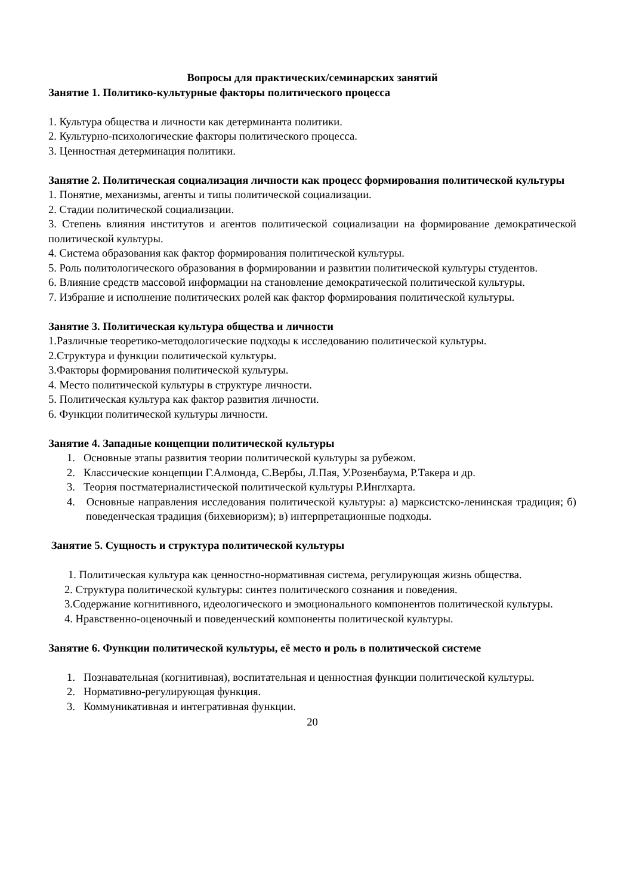Вопросы для практических/семинарских занятий
Занятие 1. Политико-культурные факторы политического процесса
1. Культура общества и личности как детерминанта политики.
2. Культурно-психологические факторы политического процесса.
3. Ценностная детерминация политики.
Занятие 2. Политическая социализация личности как процесс формирования политической культуры
1. Понятие, механизмы, агенты и типы политической социализации.
2. Стадии политической социализации.
3. Степень влияния институтов и агентов политической социализации на формирование демократической политической культуры.
4. Система образования как фактор формирования политической культуры.
5. Роль политологического образования в формировании и развитии политической культуры студентов.
6. Влияние средств массовой информации на становление демократической политической культуры.
7. Избрание и исполнение политических ролей как фактор формирования политической культуры.
Занятие 3. Политическая культура общества и личности
1.Различные теоретико-методологические подходы к исследованию политической культуры.
2.Структура и функции политической культуры.
3.Факторы формирования политической культуры.
4. Место политической культуры в структуре личности.
5. Политическая культура как фактор развития личности.
6. Функции политической культуры личности.
Занятие 4. Западные концепции политической культуры
1. Основные этапы развития теории политической культуры за рубежом.
2. Классические концепции Г.Алмонда, С.Вербы, Л.Пая, У.Розенбаума, Р.Такера и др.
3. Теория постматериалистической политической культуры Р.Инглхарта.
4. Основные направления исследования политической культуры: а) марксистско-ленинская традиция; б) поведенческая традиция (бихевиоризм); в) интерпретационные подходы.
Занятие 5. Сущность и структура политической культуры
1. Политическая культура как ценностно-нормативная система, регулирующая жизнь общества.
2. Структура политической культуры: синтез политического сознания и поведения.
3.Содержание когнитивного, идеологического и эмоционального компонентов политической культуры.
4. Нравственно-оценочный и поведенческий компоненты политической культуры.
Занятие 6. Функции политической культуры, её место и роль в политической системе
1. Познавательная (когнитивная), воспитательная и ценностная функции политической культуры.
2. Нормативно-регулирующая функция.
3. Коммуникативная и интегративная функции.
20